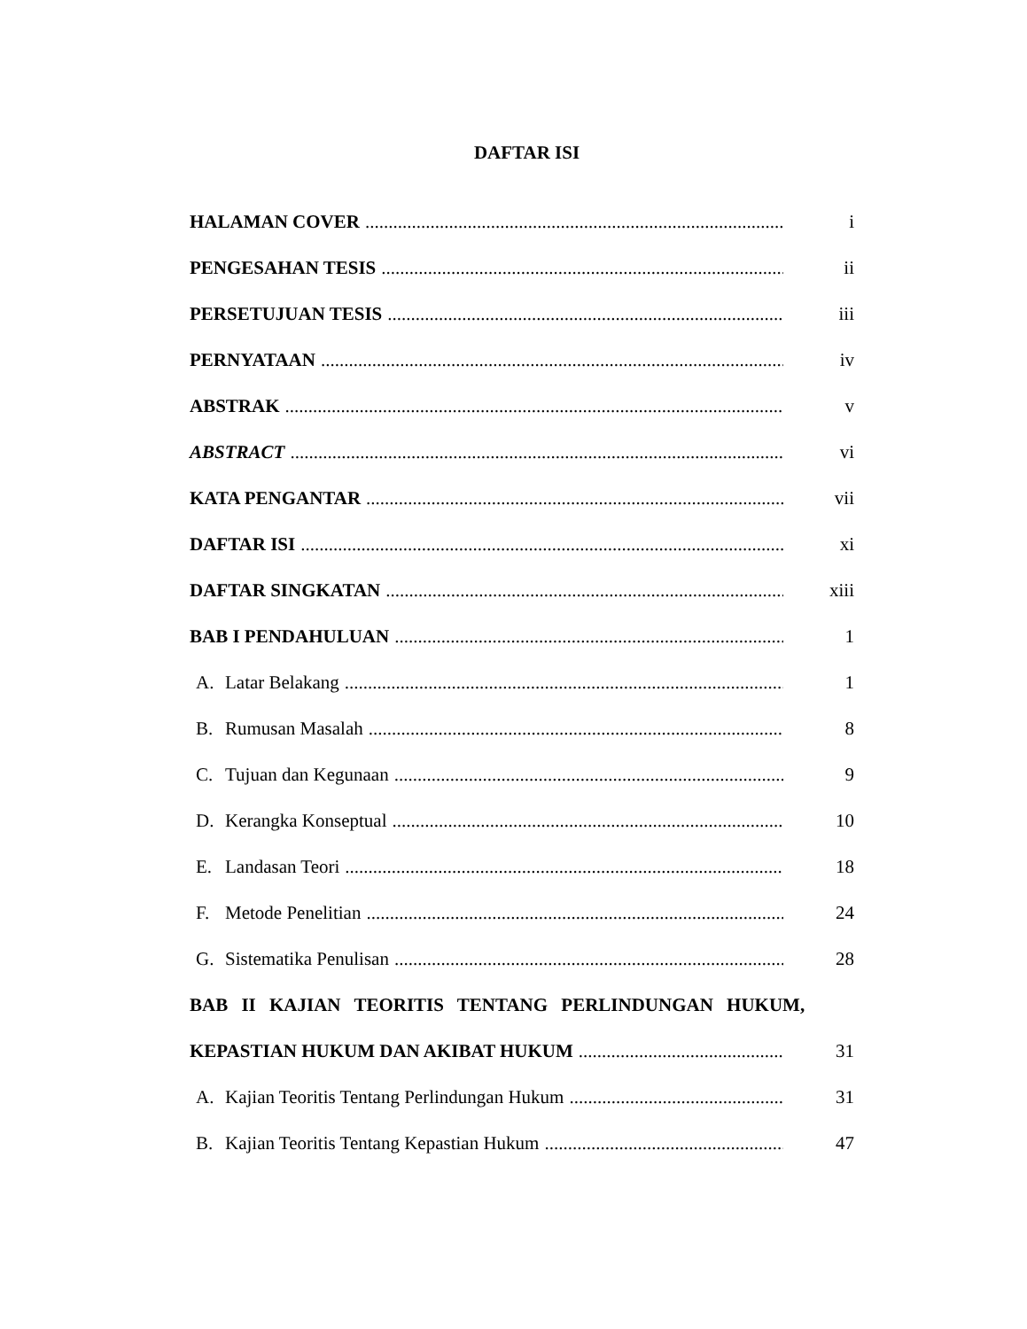DAFTAR ISI
HALAMAN COVER i
PENGESAHAN TESIS ii
PERSETUJUAN TESIS iii
PERNYATAAN iv
ABSTRAK v
ABSTRACT vi
KATA PENGANTAR vii
DAFTAR ISI xi
DAFTAR SINGKATAN xiii
BAB I PENDAHULUAN 1
A. Latar Belakang 1
B. Rumusan Masalah 8
C. Tujuan dan Kegunaan 9
D. Kerangka Konseptual 10
E. Landasan Teori 18
F. Metode Penelitian 24
G. Sistematika Penulisan 28
BAB II KAJIAN TEORITIS TENTANG PERLINDUNGAN HUKUM,
KEPASTIAN HUKUM DAN AKIBAT HUKUM 31
A. Kajian Teoritis Tentang Perlindungan Hukum 31
B. Kajian Teoritis Tentang Kepastian Hukum 47